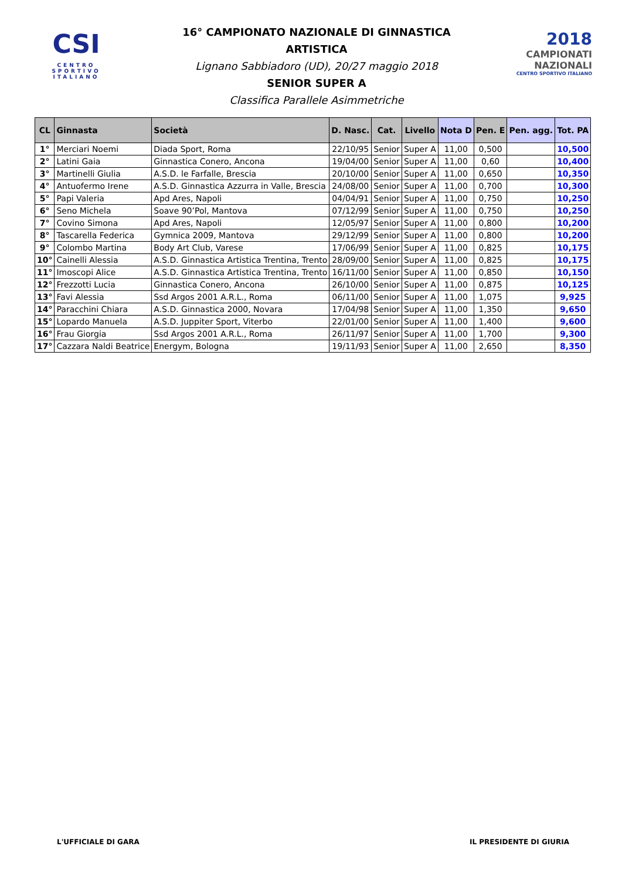CSI
CENTRO
SPORTIVO
ITALIANO
16° CAMPIONATO NAZIONALE DI GINNASTICA ARTISTICA
Lignano Sabbiadoro (UD), 20/27 maggio 2018
SENIOR SUPER A
Classifica Parallele Asimmetriche
2018
CAMPIONATI
NAZIONALI
CENTRO SPORTIVO ITALIANO
| CL | Ginnasta | Società | D. Nasc. | Cat. | Livello | Nota D | Pen. E | Pen. agg. | Tot. PA |
| --- | --- | --- | --- | --- | --- | --- | --- | --- | --- |
| 1° | Merciari Noemi | Diada Sport, Roma | 22/10/95 | Senior | Super A | 11,00 | 0,500 | | 10,500 |
| 2° | Latini Gaia | Ginnastica Conero, Ancona | 19/04/00 | Senior | Super A | 11,00 | 0,60 | | 10,400 |
| 3° | Martinelli Giulia | A.S.D. le Farfalle, Brescia | 20/10/00 | Senior | Super A | 11,00 | 0,650 | | 10,350 |
| 4° | Antuofermo Irene | A.S.D. Ginnastica Azzurra in Valle, Brescia | 24/08/00 | Senior | Super A | 11,00 | 0,700 | | 10,300 |
| 5° | Papi Valeria | Apd Ares, Napoli | 04/04/91 | Senior | Super A | 11,00 | 0,750 | | 10,250 |
| 6° | Seno Michela | Soave 90’Pol, Mantova | 07/12/99 | Senior | Super A | 11,00 | 0,750 | | 10,250 |
| 7° | Covino Simona | Apd Ares, Napoli | 12/05/97 | Senior | Super A | 11,00 | 0,800 | | 10,200 |
| 8° | Tascarella Federica | Gymnica 2009, Mantova | 29/12/99 | Senior | Super A | 11,00 | 0,800 | | 10,200 |
| 9° | Colombo Martina | Body Art Club, Varese | 17/06/99 | Senior | Super A | 11,00 | 0,825 | | 10,175 |
| 10° | Cainelli Alessia | A.S.D. Ginnastica Artistica Trentina, Trento | 28/09/00 | Senior | Super A | 11,00 | 0,825 | | 10,175 |
| 11° | Imoscopi Alice | A.S.D. Ginnastica Artistica Trentina, Trento | 16/11/00 | Senior | Super A | 11,00 | 0,850 | | 10,150 |
| 12° | Frezzotti Lucia | Ginnastica Conero, Ancona | 26/10/00 | Senior | Super A | 11,00 | 0,875 | | 10,125 |
| 13° | Favi Alessia | Ssd Argos 2001 A.R.L., Roma | 06/11/00 | Senior | Super A | 11,00 | 1,075 | | 9,925 |
| 14° | Paracchini Chiara | A.S.D. Ginnastica 2000, Novara | 17/04/98 | Senior | Super A | 11,00 | 1,350 | | 9,650 |
| 15° | Lopardo Manuela | A.S.D. Juppiter Sport, Viterbo | 22/01/00 | Senior | Super A | 11,00 | 1,400 | | 9,600 |
| 16° | Frau Giorgia | Ssd Argos 2001 A.R.L., Roma | 26/11/97 | Senior | Super A | 11,00 | 1,700 | | 9,300 |
| 17° | Cazzara Naldi Beatrice | Energym, Bologna | 19/11/93 | Senior | Super A | 11,00 | 2,650 | | 8,350 |
L'UFFICIALE DI GARA IL PRESIDENTE DI GIURIA